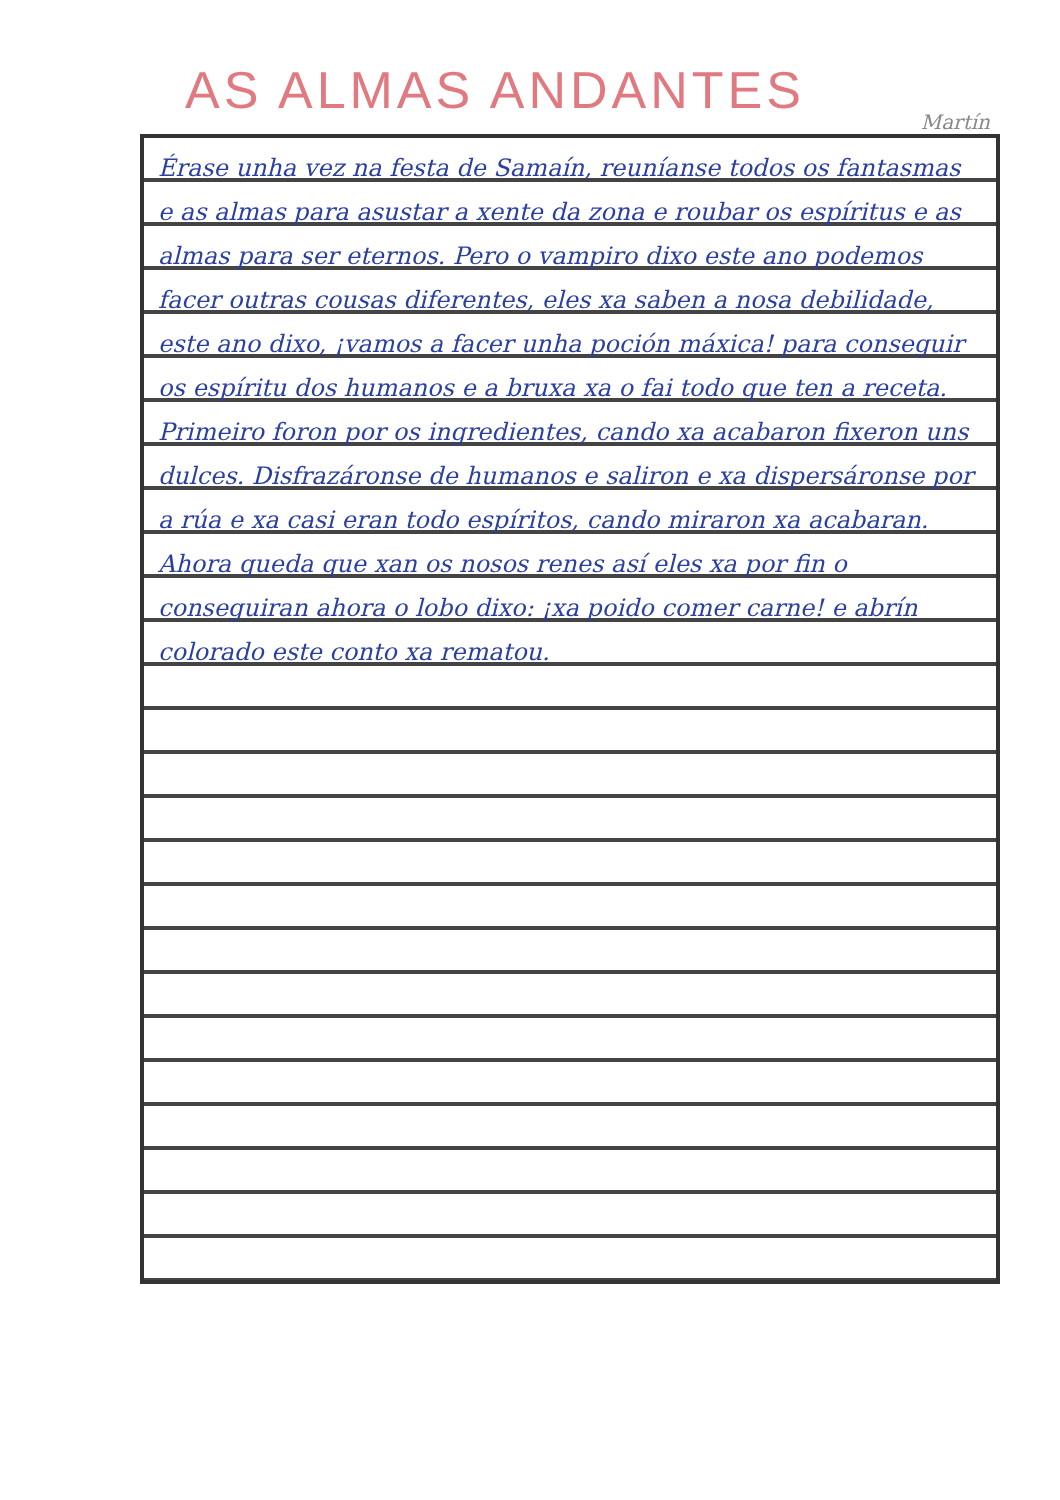AS ALMAS ANDANTES
Martín
Érase unha vez na festa de Samaín, reuníanse todos os fantasmas e as almas para asustar a xente da zona e roubar os espíritus e as almas para ser eternos. Pero o vampiro dixo este ano podemos facer outras cousas diferentes, eles xa saben a nosa debilidade, este ano dixo, ¡vamos a facer unha poción máxica! para conseguir os espíritu dos humanos e a bruxa xa o fai todo que ten a receta. Primeiro foron por os ingredientes, cando xa acabaron fixeron uns dulces. Disfrazáronse de humanos e saliron e xa dispersáronse por a rúa e xa casi eran todo espíritos, cando miraron xa acabaran. Ahora queda que xan os nosos renes así eles xa por fin o conseguiran ahora o lobo dixo: ¡xa poido comer carne! e abrín colorado este conto xa rematou.